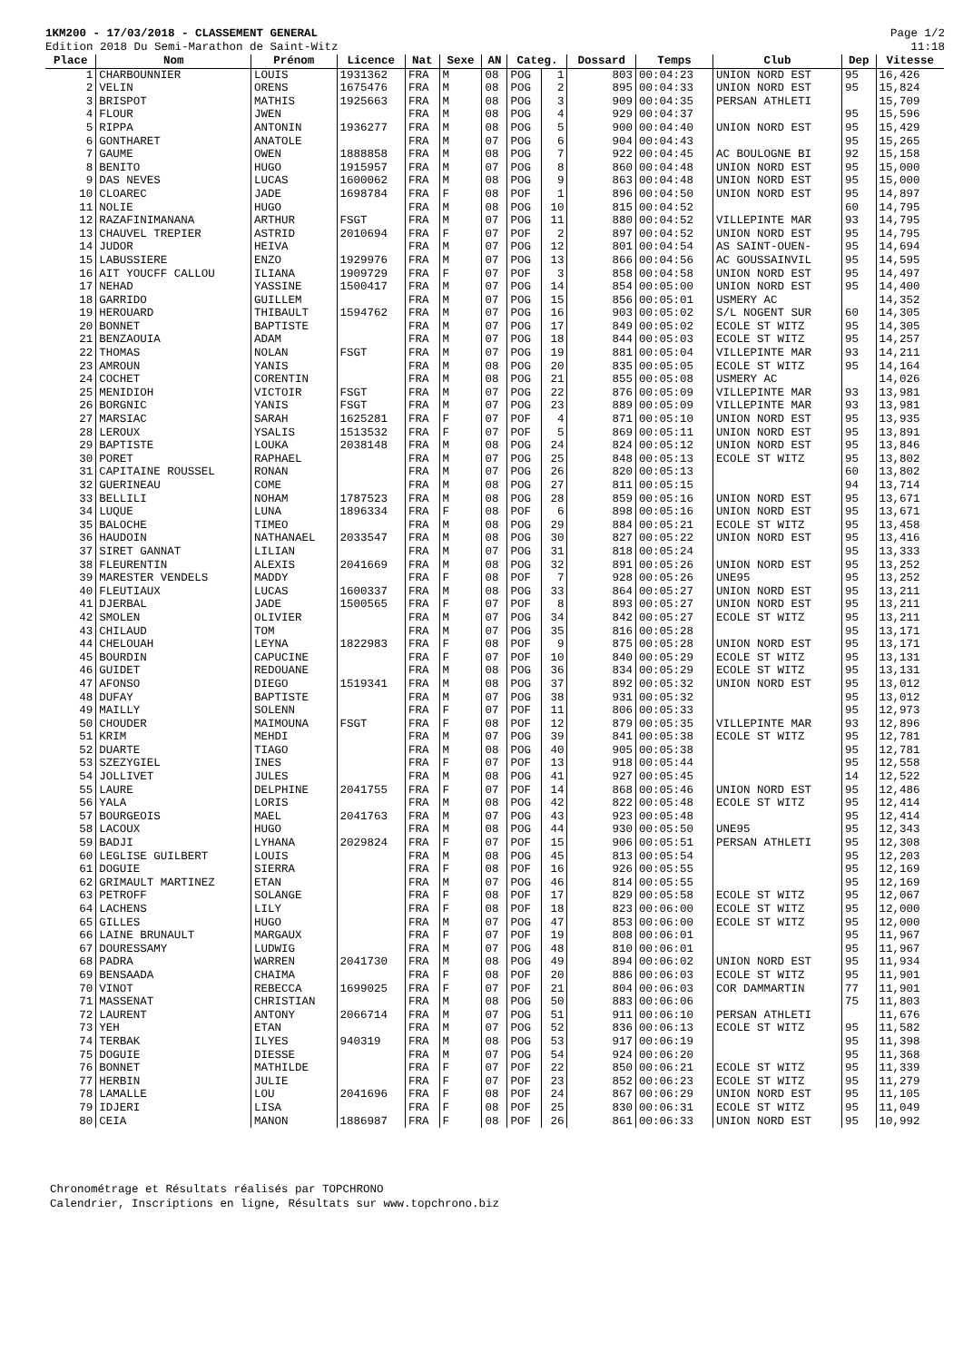1KM200 - 17/03/2018 - CLASSEMENT GENERAL
Edition 2018 Du Semi-Marathon de Saint-Witz
Page 1/2
11:18
| Place | Nom | Prénom | Licence | Nat | Sexe | AN | Categ. | | Dossard | Temps | Club | Dep | Vitesse |
| --- | --- | --- | --- | --- | --- | --- | --- | --- | --- | --- | --- | --- | --- |
| 1 | CHARBOUNNIER | LOUIS | 1931362 | FRA | M | 08 | POG | 1 | 803 | 00:04:23 | UNION NORD EST | 95 | 16,426 |
| 2 | VELIN | ORENS | 1675476 | FRA | M | 08 | POG | 2 | 895 | 00:04:33 | UNION NORD EST | 95 | 15,824 |
| 3 | BRISPOT | MATHIS | 1925663 | FRA | M | 08 | POG | 3 | 909 | 00:04:35 | PERSAN ATHLETI | | 15,709 |
| 4 | FLOUR | JWEN | | FRA | M | 08 | POG | 4 | 929 | 00:04:37 | | 95 | 15,596 |
| 5 | RIPPA | ANTONIN | 1936277 | FRA | M | 08 | POG | 5 | 900 | 00:04:40 | UNION NORD EST | 95 | 15,429 |
| 6 | GONTHARET | ANATOLE | | FRA | M | 07 | POG | 6 | 904 | 00:04:43 | | 95 | 15,265 |
| 7 | GAUME | OWEN | 1888858 | FRA | M | 08 | POG | 7 | 922 | 00:04:45 | AC BOULOGNE BI | 92 | 15,158 |
| 8 | BENITO | HUGO | 1915957 | FRA | M | 07 | POG | 8 | 860 | 00:04:48 | UNION NORD EST | 95 | 15,000 |
| 9 | DAS NEVES | LUCAS | 1600062 | FRA | M | 08 | POG | 9 | 863 | 00:04:48 | UNION NORD EST | 95 | 15,000 |
| 10 | CLOAREC | JADE | 1698784 | FRA | F | 08 | POF | 1 | 896 | 00:04:50 | UNION NORD EST | 95 | 14,897 |
| 11 | NOLIE | HUGO | | FRA | M | 08 | POG | 10 | 815 | 00:04:52 | | 60 | 14,795 |
| 12 | RAZAFINIMANANA | ARTHUR | FSGT | FRA | M | 07 | POG | 11 | 880 | 00:04:52 | VILLEPINTE MAR | 93 | 14,795 |
| 13 | CHAUVEL TREPIER | ASTRID | 2010694 | FRA | F | 07 | POF | 2 | 897 | 00:04:52 | UNION NORD EST | 95 | 14,795 |
| 14 | JUDOR | HEIVA | | FRA | M | 07 | POG | 12 | 801 | 00:04:54 | AS SAINT-OUEN- | 95 | 14,694 |
| 15 | LABUSSIERE | ENZO | 1929976 | FRA | M | 07 | POG | 13 | 866 | 00:04:56 | AC GOUSSAINVIL | 95 | 14,595 |
| 16 | AIT YOUCFF CALLOU | ILIANA | 1909729 | FRA | F | 07 | POF | 3 | 858 | 00:04:58 | UNION NORD EST | 95 | 14,497 |
| 17 | NEHAD | YASSINE | 1500417 | FRA | M | 07 | POG | 14 | 854 | 00:05:00 | UNION NORD EST | 95 | 14,400 |
| 18 | GARRIDO | GUILLEM | | FRA | M | 07 | POG | 15 | 856 | 00:05:01 | USMERY AC | | 14,352 |
| 19 | HEROUARD | THIBAULT | 1594762 | FRA | M | 07 | POG | 16 | 903 | 00:05:02 | S/L NOGENT SUR | 60 | 14,305 |
| 20 | BONNET | BAPTISTE | | FRA | M | 07 | POG | 17 | 849 | 00:05:02 | ECOLE ST WITZ | 95 | 14,305 |
| 21 | BENZAOUIA | ADAM | | FRA | M | 07 | POG | 18 | 844 | 00:05:03 | ECOLE ST WITZ | 95 | 14,257 |
| 22 | THOMAS | NOLAN | FSGT | FRA | M | 07 | POG | 19 | 881 | 00:05:04 | VILLEPINTE MAR | 93 | 14,211 |
| 23 | AMROUN | YANIS | | FRA | M | 08 | POG | 20 | 835 | 00:05:05 | ECOLE ST WITZ | 95 | 14,164 |
| 24 | COCHET | CORENTIN | | FRA | M | 08 | POG | 21 | 855 | 00:05:08 | USMERY AC | | 14,026 |
| 25 | MENIDIOH | VICTOIR | FSGT | FRA | M | 07 | POG | 22 | 876 | 00:05:09 | VILLEPINTE MAR | 93 | 13,981 |
| 26 | BORGNIC | YANIS | FSGT | FRA | M | 07 | POG | 23 | 889 | 00:05:09 | VILLEPINTE MAR | 93 | 13,981 |
| 27 | MARSIAC | SARAH | 1625281 | FRA | F | 07 | POF | 4 | 871 | 00:05:10 | UNION NORD EST | 95 | 13,935 |
| 28 | LEROUX | YSALIS | 1513532 | FRA | F | 07 | POF | 5 | 869 | 00:05:11 | UNION NORD EST | 95 | 13,891 |
| 29 | BAPTISTE | LOUKA | 2038148 | FRA | M | 08 | POG | 24 | 824 | 00:05:12 | UNION NORD EST | 95 | 13,846 |
| 30 | PORET | RAPHAEL | | FRA | M | 07 | POG | 25 | 848 | 00:05:13 | ECOLE ST WITZ | 95 | 13,802 |
| 31 | CAPITAINE ROUSSEL | RONAN | | FRA | M | 07 | POG | 26 | 820 | 00:05:13 | | 60 | 13,802 |
| 32 | GUERINEAU | COME | | FRA | M | 08 | POG | 27 | 811 | 00:05:15 | | 94 | 13,714 |
| 33 | BELLILI | NOHAM | 1787523 | FRA | M | 08 | POG | 28 | 859 | 00:05:16 | UNION NORD EST | 95 | 13,671 |
| 34 | LUQUE | LUNA | 1896334 | FRA | F | 08 | POF | 6 | 898 | 00:05:16 | UNION NORD EST | 95 | 13,671 |
| 35 | BALOCHE | TIMEO | | FRA | M | 08 | POG | 29 | 884 | 00:05:21 | ECOLE ST WITZ | 95 | 13,458 |
| 36 | HAUDOIN | NATHANAEL | 2033547 | FRA | M | 08 | POG | 30 | 827 | 00:05:22 | UNION NORD EST | 95 | 13,416 |
| 37 | SIRET GANNAT | LILIAN | | FRA | M | 07 | POG | 31 | 818 | 00:05:24 | | 95 | 13,333 |
| 38 | FLEURENTIN | ALEXIS | 2041669 | FRA | M | 08 | POG | 32 | 891 | 00:05:26 | UNION NORD EST | 95 | 13,252 |
| 39 | MARESTER VENDELS | MADDY | | FRA | F | 08 | POF | 7 | 928 | 00:05:26 | UNE95 | 95 | 13,252 |
| 40 | FLEUTIAUX | LUCAS | 1600337 | FRA | M | 08 | POG | 33 | 864 | 00:05:27 | UNION NORD EST | 95 | 13,211 |
| 41 | DJERBAL | JADE | 1500565 | FRA | F | 07 | POF | 8 | 893 | 00:05:27 | UNION NORD EST | 95 | 13,211 |
| 42 | SMOLEN | OLIVIER | | FRA | M | 07 | POG | 34 | 842 | 00:05:27 | ECOLE ST WITZ | 95 | 13,211 |
| 43 | CHILAUD | TOM | | FRA | M | 07 | POG | 35 | 816 | 00:05:28 | | 95 | 13,171 |
| 44 | CHELOUAH | LEYNA | 1822983 | FRA | F | 08 | POF | 9 | 875 | 00:05:28 | UNION NORD EST | 95 | 13,171 |
| 45 | BOURDIN | CAPUCINE | | FRA | F | 07 | POF | 10 | 840 | 00:05:29 | ECOLE ST WITZ | 95 | 13,131 |
| 46 | GUIDET | REDOUANE | | FRA | M | 08 | POG | 36 | 834 | 00:05:29 | ECOLE ST WITZ | 95 | 13,131 |
| 47 | AFONSO | DIEGO | 1519341 | FRA | M | 08 | POG | 37 | 892 | 00:05:32 | UNION NORD EST | 95 | 13,012 |
| 48 | DUFAY | BAPTISTE | | FRA | M | 07 | POG | 38 | 931 | 00:05:32 | | 95 | 13,012 |
| 49 | MAILLY | SOLENN | | FRA | F | 07 | POF | 11 | 806 | 00:05:33 | | 95 | 12,973 |
| 50 | CHOUDER | MAIMOUNA | FSGT | FRA | F | 08 | POF | 12 | 879 | 00:05:35 | VILLEPINTE MAR | 93 | 12,896 |
| 51 | KRIM | MEHDI | | FRA | M | 07 | POG | 39 | 841 | 00:05:38 | ECOLE ST WITZ | 95 | 12,781 |
| 52 | DUARTE | TIAGO | | FRA | M | 08 | POG | 40 | 905 | 00:05:38 | | 95 | 12,781 |
| 53 | SZEZYGIEL | INES | | FRA | F | 07 | POF | 13 | 918 | 00:05:44 | | 95 | 12,558 |
| 54 | JOLLIVET | JULES | | FRA | M | 08 | POG | 41 | 927 | 00:05:45 | | 14 | 12,522 |
| 55 | LAURE | DELPHINE | 2041755 | FRA | F | 07 | POF | 14 | 868 | 00:05:46 | UNION NORD EST | 95 | 12,486 |
| 56 | YALA | LORIS | | FRA | M | 08 | POG | 42 | 822 | 00:05:48 | ECOLE ST WITZ | 95 | 12,414 |
| 57 | BOURGEOIS | MAEL | 2041763 | FRA | M | 07 | POG | 43 | 923 | 00:05:48 | | 95 | 12,414 |
| 58 | LACOUX | HUGO | | FRA | M | 08 | POG | 44 | 930 | 00:05:50 | UNE95 | 95 | 12,343 |
| 59 | BADJI | LYHANA | 2029824 | FRA | F | 07 | POF | 15 | 906 | 00:05:51 | PERSAN ATHLETI | 95 | 12,308 |
| 60 | LEGLISE GUILBERT | LOUIS | | FRA | M | 08 | POG | 45 | 813 | 00:05:54 | | 95 | 12,203 |
| 61 | DOGUIE | SIERRA | | FRA | F | 08 | POF | 16 | 926 | 00:05:55 | | 95 | 12,169 |
| 62 | GRIMAULT MARTINEZ | ETAN | | FRA | M | 07 | POG | 46 | 814 | 00:05:55 | | 95 | 12,169 |
| 63 | PETROFF | SOLANGE | | FRA | F | 08 | POF | 17 | 829 | 00:05:58 | ECOLE ST WITZ | 95 | 12,067 |
| 64 | LACHENS | LILY | | FRA | F | 08 | POF | 18 | 823 | 00:06:00 | ECOLE ST WITZ | 95 | 12,000 |
| 65 | GILLES | HUGO | | FRA | M | 07 | POG | 47 | 853 | 00:06:00 | ECOLE ST WITZ | 95 | 12,000 |
| 66 | LAINE BRUNAULT | MARGAUX | | FRA | F | 07 | POF | 19 | 808 | 00:06:01 | | 95 | 11,967 |
| 67 | DOURESSAMY | LUDWIG | | FRA | M | 07 | POG | 48 | 810 | 00:06:01 | | 95 | 11,967 |
| 68 | PADRA | WARREN | 2041730 | FRA | M | 08 | POG | 49 | 894 | 00:06:02 | UNION NORD EST | 95 | 11,934 |
| 69 | BENSAADA | CHAIMA | | FRA | F | 08 | POF | 20 | 886 | 00:06:03 | ECOLE ST WITZ | 95 | 11,901 |
| 70 | VINOT | REBECCA | 1699025 | FRA | F | 07 | POF | 21 | 804 | 00:06:03 | COR DAMMARTIN | 77 | 11,901 |
| 71 | MASSENAT | CHRISTIAN | | FRA | M | 08 | POG | 50 | 883 | 00:06:06 | | 75 | 11,803 |
| 72 | LAURENT | ANTONY | 2066714 | FRA | M | 07 | POG | 51 | 911 | 00:06:10 | PERSAN ATHLETI | | 11,676 |
| 73 | YEH | ETAN | | FRA | M | 07 | POG | 52 | 836 | 00:06:13 | ECOLE ST WITZ | 95 | 11,582 |
| 74 | TERBAK | ILYES | 940319 | FRA | M | 08 | POG | 53 | 917 | 00:06:19 | | 95 | 11,398 |
| 75 | DOGUIE | DIESSE | | FRA | M | 07 | POG | 54 | 924 | 00:06:20 | | 95 | 11,368 |
| 76 | BONNET | MATHILDE | | FRA | F | 07 | POF | 22 | 850 | 00:06:21 | ECOLE ST WITZ | 95 | 11,339 |
| 77 | HERBIN | JULIE | | FRA | F | 07 | POF | 23 | 852 | 00:06:23 | ECOLE ST WITZ | 95 | 11,279 |
| 78 | LAMALLE | LOU | 2041696 | FRA | F | 08 | POF | 24 | 867 | 00:06:29 | UNION NORD EST | 95 | 11,105 |
| 79 | IDJERI | LISA | | FRA | F | 08 | POF | 25 | 830 | 00:06:31 | ECOLE ST WITZ | 95 | 11,049 |
| 80 | CEIA | MANON | 1886987 | FRA | F | 08 | POF | 26 | 861 | 00:06:33 | UNION NORD EST | 95 | 10,992 |
Chronométrage et Résultats réalisés par TOPCHRONO
Calendrier, Inscriptions en ligne, Résultats sur www.topchrono.biz